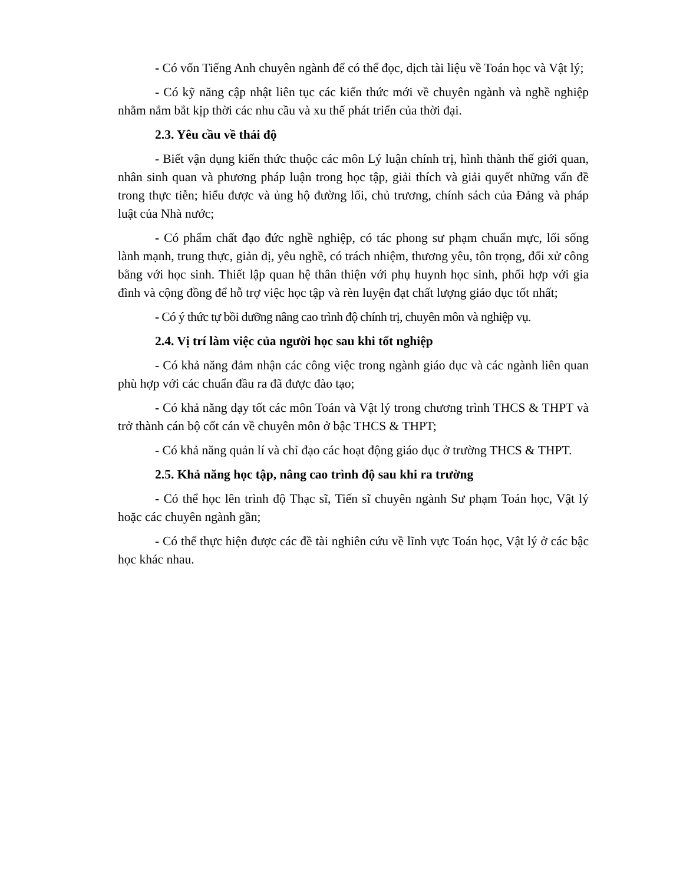- Có vốn Tiếng Anh chuyên ngành để có thể đọc, dịch tài liệu về Toán học và Vật lý;
- Có kỹ năng cập nhật liên tục các kiến thức mới về chuyên ngành và nghề nghiệp nhằm nắm bắt kịp thời các nhu cầu và xu thế phát triển của thời đại.
2.3. Yêu cầu về thái độ
- Biết vận dụng kiến thức thuộc các môn Lý luận chính trị, hình thành thế giới quan, nhân sinh quan và phương pháp luận trong học tập, giải thích và giải quyết những vấn đề trong thực tiễn; hiểu được và ủng hộ đường lối, chủ trương, chính sách của Đảng và pháp luật của Nhà nước;
- Có phẩm chất đạo đức nghề nghiệp, có tác phong sư phạm chuẩn mực, lối sống lành mạnh, trung thực, giản dị, yêu nghề, có trách nhiệm, thương yêu, tôn trọng, đối xử công bằng với học sinh. Thiết lập quan hệ thân thiện với phụ huynh học sinh, phối hợp với gia đình và cộng đồng để hỗ trợ việc học tập và rèn luyện đạt chất lượng giáo dục tốt nhất;
- Có ý thức tự bồi dưỡng nâng cao trình độ chính trị, chuyên môn và nghiệp vụ.
2.4. Vị trí làm việc của người học sau khi tốt nghiệp
- Có khả năng đảm nhận các công việc trong ngành giáo dục và các ngành liên quan phù hợp với các chuẩn đầu ra đã được đào tạo;
- Có khả năng dạy tốt các môn Toán và Vật lý trong chương trình THCS & THPT và trở thành cán bộ cốt cán về chuyên môn ở bậc THCS & THPT;
- Có khả năng quản lí và chỉ đạo các hoạt động giáo dục ở trường THCS & THPT.
2.5. Khả năng học tập, nâng cao trình độ sau khi ra trường
- Có thể học lên trình độ Thạc sĩ, Tiến sĩ chuyên ngành Sư phạm Toán học, Vật lý hoặc các chuyên ngành gần;
- Có thể thực hiện được các đề tài nghiên cứu về lĩnh vực Toán học, Vật lý ở các bậc học khác nhau.